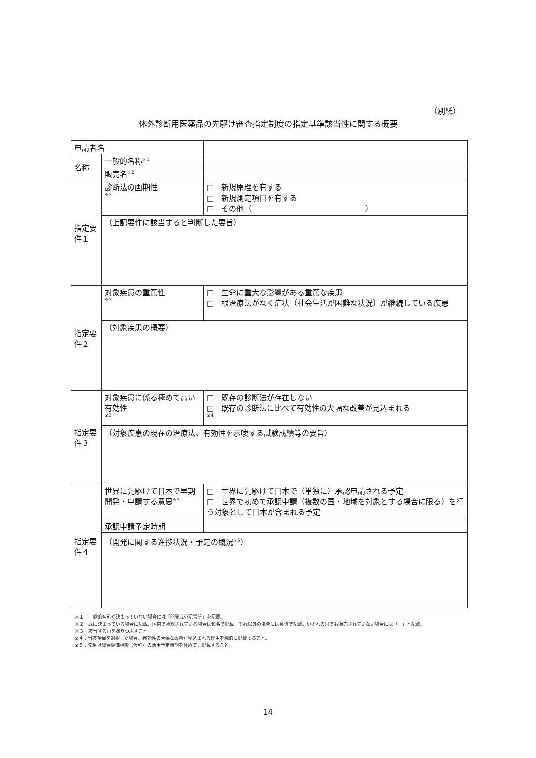（別紙）
体外診断用医薬品の先駆け審査指定制度の指定基準該当性に関する概要
| 申請者名 | | | |
| 名称 | 一般的名称<sup>※1</sup> | | |
| | 販売名<sup>※2</sup> | | |
| 指定要件１ | | 診断法の画期性 ※3 | □ 新規原理を有する □ 新規測定項目を有する □ その他（ ） |
| | | （上記要件に該当すると判断した要旨） | |
| 指定要件２ | | 対象疾患の重篤性 ※3 | □ 生命に重大な影響がある重篤な疾患 □ 根治療法がなく症状（社会生活が困難な状況）が継続している疾患 |
| | | （対象疾患の概要） | |
| 指定要件３ | | 対象疾患に係る極めて高い有効性 ※3 | □ 既存の診断法が存在しない □ 既存の診断法に比べて有効性の大幅な改善が見込まれる ※4 |
| | | （対象疾患の現在の治療法、有効性を示唆する試験成績等の要旨） | |
| 指定要件４ | | 世界に先駆けて日本で早期開発・申請する意思<sup>※3</sup> | □ 世界に先駆けて日本で（単独に）承認申請される予定 □ 世界で初めて承認申請（複数の国・地域を対象とする場合に限る）を行う対象として日本が含まれる予定 |
| | | 承認申請予定時期 | |
| | | （開発に関する進捗状況・予定の概況<sup>※5</sup>） | |
※１：一般的名称が決まっていない場合には「開発成分記号等」を記載。
※２：既に決まっている場合に記載、国内で承認されている場合は和名で記載。それ以外の場合には英語で記載。いずれの国でも販売されていない場合には「－」と記載。
※３：該当する□を塗りつぶすこと。
※４：当該項目を選択した場合、有効性の大幅な改善が見込まれる理由を端的に記載すること。
※５：先駆け総合評価相談（仮称）の活用予定時期を含めて、記載すること。
14